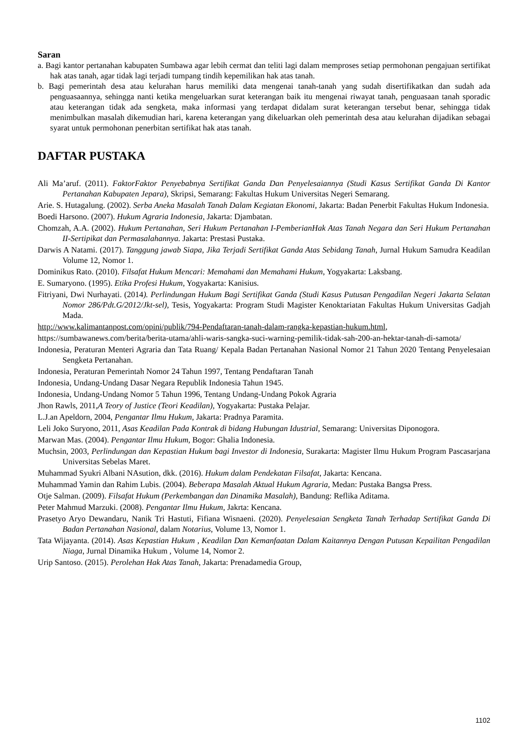Saran
a. Bagi kantor pertanahan kabupaten Sumbawa agar lebih cermat dan teliti lagi dalam memproses setiap permohonan pengajuan sertifikat hak atas tanah, agar tidak lagi terjadi tumpang tindih kepemilikan hak atas tanah.
b. Bagi pemerintah desa atau kelurahan harus memiliki data mengenai tanah-tanah yang sudah disertifikatkan dan sudah ada penguasaannya, sehingga nanti ketika mengeluarkan surat keterangan baik itu mengenai riwayat tanah, penguasaan tanah sporadic atau keterangan tidak ada sengketa, maka informasi yang terdapat didalam surat keterangan tersebut benar, sehingga tidak menimbulkan masalah dikemudian hari, karena keterangan yang dikeluarkan oleh pemerintah desa atau kelurahan dijadikan sebagai syarat untuk permohonan penerbitan sertifikat hak atas tanah.
DAFTAR PUSTAKA
Ali Ma’aruf. (2011). FaktorFaktor Penyebabnya Sertifikat Ganda Dan Penyelesaiannya (Studi Kasus Sertifikat Ganda Di Kantor Pertanahan Kabupaten Jepara), Skripsi, Semarang: Fakultas Hukum Universitas Negeri Semarang.
Arie. S. Hutagalung. (2002). Serba Aneka Masalah Tanah Dalam Kegiatan Ekonomi, Jakarta: Badan Penerbit Fakultas Hukum Indonesia.
Boedi Harsono. (2007). Hukum Agraria Indonesia, Jakarta: Djambatan.
Chomzah, A.A. (2002). Hukum Pertanahan, Seri Hukum Pertanahan I-PemberianHak Atas Tanah Negara dan Seri Hukum Pertanahan II-Sertipikat dan Permasalahannya. Jakarta: Prestasi Pustaka.
Darwis A Natami. (2017). Tanggung jawab Siapa, Jika Terjadi Sertifikat Ganda Atas Sebidang Tanah, Jurnal Hukum Samudra Keadilan Volume 12, Nomor 1.
Dominikus Rato. (2010). Filsafat Hukum Mencari: Memahami dan Memahami Hukum, Yogyakarta: Laksbang.
E. Sumaryono. (1995). Etika Profesi Hukum, Yogyakarta: Kanisius.
Fitriyani, Dwi Nurhayati. (2014). Perlindungan Hukum Bagi Sertifikat Ganda (Studi Kasus Putusan Pengadilan Negeri Jakarta Selatan Nomor 286/Pdt.G/2012/Jkt-sel), Tesis, Yogyakarta: Program Studi Magister Kenoktariatan Fakultas Hukum Universitas Gadjah Mada.
http://www.kalimantanpost.com/opini/publik/794-Pendaftaran-tanah-dalam-rangka-kepastian-hukum.html,
https://sumbawanews.com/berita/berita-utama/ahli-waris-sangka-suci-warning-pemilik-tidak-sah-200-an-hektar-tanah-di-samota/
Indonesia, Peraturan Menteri Agraria dan Tata Ruang/ Kepala Badan Pertanahan Nasional Nomor 21 Tahun 2020 Tentang Penyelesaian Sengketa Pertanahan.
Indonesia, Peraturan Pemerintah Nomor 24 Tahun 1997, Tentang Pendaftaran Tanah
Indonesia, Undang-Undang Dasar Negara Republik Indonesia Tahun 1945.
Indonesia, Undang-Undang Nomor 5 Tahun 1996, Tentang Undang-Undang Pokok Agraria
Jhon Rawls, 2011,A Teory of Justice (Teori Keadilan), Yogyakarta: Pustaka Pelajar.
L.J.an Apeldorn, 2004, Pengantar Ilmu Hukum, Jakarta: Pradnya Paramita.
Leli Joko Suryono, 2011, Asas Keadilan Pada Kontrak di bidang Hubungan Idustrial, Semarang: Universitas Diponogora.
Marwan Mas. (2004). Pengantar Ilmu Hukum, Bogor: Ghalia Indonesia.
Muchsin, 2003, Perlindungan dan Kepastian Hukum bagi Investor di Indonesia, Surakarta: Magister Ilmu Hukum Program Pascasarjana Universitas Sebelas Maret.
Muhammad Syukri Albani NAsution, dkk. (2016). Hukum dalam Pendekatan Filsafat, Jakarta: Kencana.
Muhammad Yamin dan Rahim Lubis. (2004). Beberapa Masalah Aktual Hukum Agraria, Medan: Pustaka Bangsa Press.
Otje Salman. (2009). Filsafat Hukum (Perkembangan dan Dinamika Masalah), Bandung: Reflika Aditama.
Peter Mahmud Marzuki. (2008). Pengantar Ilmu Hukum, Jakrta: Kencana.
Prasetyo Aryo Dewandaru, Nanik Tri Hastuti, Fifiana Wisnaeni. (2020). Penyelesaian Sengketa Tanah Terhadap Sertifikat Ganda Di Badan Pertanahan Nasional, dalam Notarius, Volume 13, Nomor 1.
Tata Wijayanta. (2014). Asas Kepastian Hukum , Keadilan Dan Kemanfaatan Dalam Kaitannya Dengan Putusan Kepailitan Pengadilan Niaga, Jurnal Dinamika Hukum , Volume 14, Nomor 2.
Urip Santoso. (2015). Perolehan Hak Atas Tanah, Jakarta: Prenadamedia Group,
1102